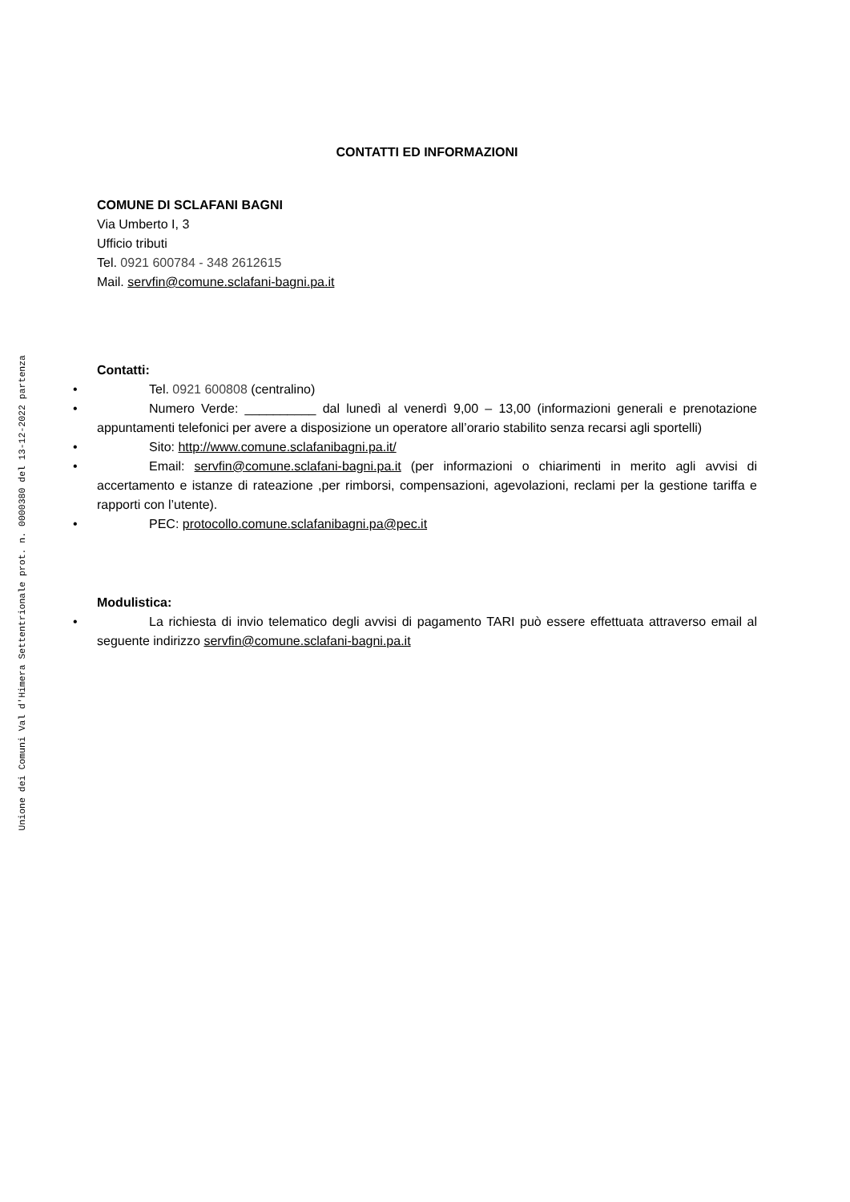Unione dei Comuni Val d'Himera Settentrionale prot. n. 0000380 del 13-12-2022 partenza
CONTATTI ED INFORMAZIONI
COMUNE DI SCLAFANI BAGNI
Via Umberto I, 3
Ufficio tributi
Tel. 0921 600784 - 348 2612615
Mail. servfin@comune.sclafani-bagni.pa.it
Contatti:
• Tel. 0921 600808 (centralino)
• Numero Verde: __________ dal lunedì al venerdì 9,00 – 13,00 (informazioni generali e prenotazione appuntamenti telefonici per avere a disposizione un operatore all’orario stabilito senza recarsi agli sportelli)
• Sito: http://www.comune.sclafanibagni.pa.it/
• Email: servfin@comune.sclafani-bagni.pa.it (per informazioni o chiarimenti in merito agli avvisi di accertamento e istanze di rateazione ,per rimborsi, compensazioni, agevolazioni, reclami per la gestione tariffa e rapporti con l’utente).
• PEC: protocollo.comune.sclafanibagni.pa@pec.it
Modulistica:
• La richiesta di invio telematico degli avvisi di pagamento TARI può essere effettuata attraverso email al seguente indirizzo servfin@comune.sclafani-bagni.pa.it